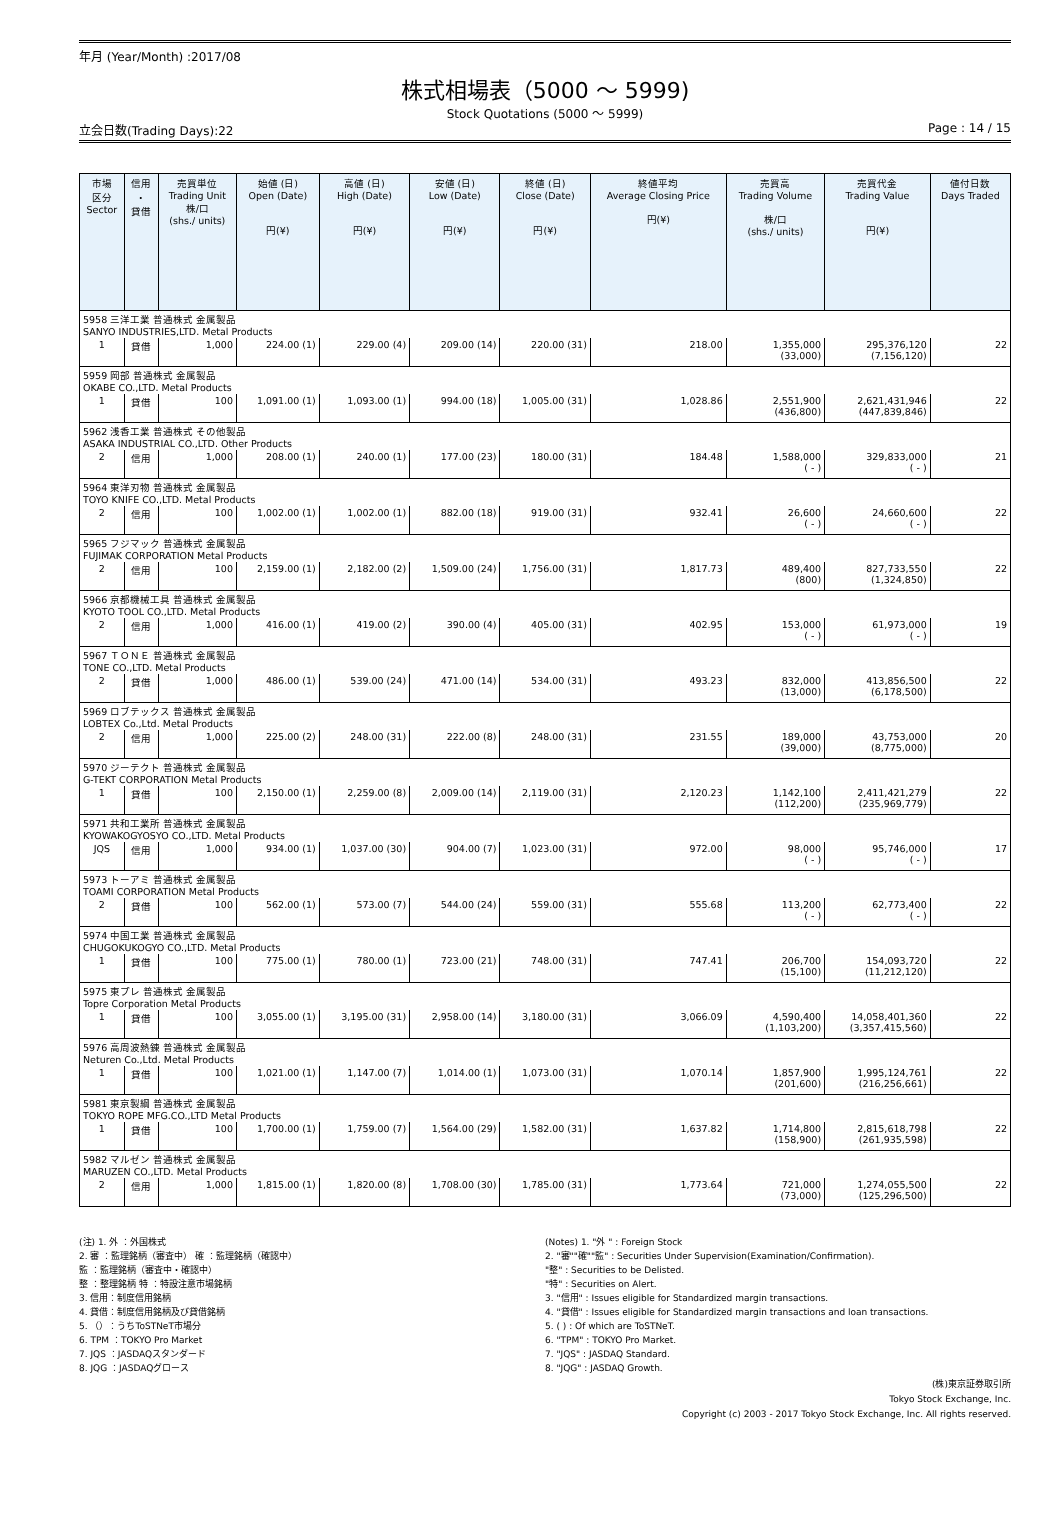年月 (Year/Month) :2017/08
株式相場表（5000 ～ 5999)
Stock Quotations (5000 ～ 5999)
立会日数(Trading Days):22 Page : 14 / 15
| 市場 区分 Sector | 信用 ・ 貸借 | 売買単位 Trading Unit 株/口 (shs./ units) | 始値 (日) Open (Date) 円(¥) | 高値 (日) High (Date) 円(¥) | 安値 (日) Low (Date) 円(¥) | 終値 (日) Close (Date) 円(¥) | 終値平均 Average Closing Price 円(¥) | 売買高 Trading Volume 株/口 (shs./ units) | 売買代金 Trading Value 円(¥) | 値付日数 Days Traded |
| --- | --- | --- | --- | --- | --- | --- | --- | --- | --- | --- |
| 5958 三洋工業 普通株式 金属製品 SANYO INDUSTRIES,LTD. Metal Products | | | | | | | | | | |
| 1 | 貸借 | 1,000 | 224.00 (1) | 229.00 (4) | 209.00 (14) | 220.00 (31) | 218.00 | 1,355,000 (33,000) | 295,376,120 (7,156,120) | 22 |
| 5959 岡部 普通株式 金属製品 OKABE CO.,LTD. Metal Products | | | | | | | | | | |
| 1 | 貸借 | 100 | 1,091.00 (1) | 1,093.00 (1) | 994.00 (18) | 1,005.00 (31) | 1,028.86 | 2,551,900 (436,800) | 2,621,431,946 (447,839,846) | 22 |
| 5962 浅香工業 普通株式 その他製品 ASAKA INDUSTRIAL CO.,LTD. Other Products | | | | | | | | | | |
| 2 | 信用 | 1,000 | 208.00 (1) | 240.00 (1) | 177.00 (23) | 180.00 (31) | 184.48 | 1,588,000 ( - ) | 329,833,000 ( - ) | 21 |
| 5964 東洋刃物 普通株式 金属製品 TOYO KNIFE CO.,LTD. Metal Products | | | | | | | | | | |
| 2 | 信用 | 100 | 1,002.00 (1) | 1,002.00 (1) | 882.00 (18) | 919.00 (31) | 932.41 | 26,600 ( - ) | 24,660,600 ( - ) | 22 |
| 5965 フジマック 普通株式 金属製品 FUJIMAK CORPORATION Metal Products | | | | | | | | | | |
| 2 | 信用 | 100 | 2,159.00 (1) | 2,182.00 (2) | 1,509.00 (24) | 1,756.00 (31) | 1,817.73 | 489,400 (800) | 827,733,550 (1,324,850) | 22 |
| 5966 京都機械工具 普通株式 金属製品 KYOTO TOOL CO.,LTD. Metal Products | | | | | | | | | | |
| 2 | 信用 | 1,000 | 416.00 (1) | 419.00 (2) | 390.00 (4) | 405.00 (31) | 402.95 | 153,000 ( - ) | 61,973,000 ( - ) | 19 |
| 5967 ＴＯＮＥ 普通株式 金属製品 TONE CO.,LTD. Metal Products | | | | | | | | | | |
| 2 | 貸借 | 1,000 | 486.00 (1) | 539.00 (24) | 471.00 (14) | 534.00 (31) | 493.23 | 832,000 (13,000) | 413,856,500 (6,178,500) | 22 |
| 5969 ロブテックス 普通株式 金属製品 LOBTEX Co.,Ltd. Metal Products | | | | | | | | | | |
| 2 | 信用 | 1,000 | 225.00 (2) | 248.00 (31) | 222.00 (8) | 248.00 (31) | 231.55 | 189,000 (39,000) | 43,753,000 (8,775,000) | 20 |
| 5970 ジーテクト 普通株式 金属製品 G-TEKT CORPORATION Metal Products | | | | | | | | | | |
| 1 | 貸借 | 100 | 2,150.00 (1) | 2,259.00 (8) | 2,009.00 (14) | 2,119.00 (31) | 2,120.23 | 1,142,100 (112,200) | 2,411,421,279 (235,969,779) | 22 |
| 5971 共和工業所 普通株式 金属製品 KYOWAKOGYOSYO CO.,LTD. Metal Products | | | | | | | | | | |
| JQS | 信用 | 1,000 | 934.00 (1) | 1,037.00 (30) | 904.00 (7) | 1,023.00 (31) | 972.00 | 98,000 ( - ) | 95,746,000 ( - ) | 17 |
| 5973 トーアミ 普通株式 金属製品 TOAMI CORPORATION Metal Products | | | | | | | | | | |
| 2 | 貸借 | 100 | 562.00 (1) | 573.00 (7) | 544.00 (24) | 559.00 (31) | 555.68 | 113,200 ( - ) | 62,773,400 ( - ) | 22 |
| 5974 中国工業 普通株式 金属製品 CHUGOKUKOGYO CO.,LTD. Metal Products | | | | | | | | | | |
| 1 | 貸借 | 100 | 775.00 (1) | 780.00 (1) | 723.00 (21) | 748.00 (31) | 747.41 | 206,700 (15,100) | 154,093,720 (11,212,120) | 22 |
| 5975 東プレ 普通株式 金属製品 Topre Corporation Metal Products | | | | | | | | | | |
| 1 | 貸借 | 100 | 3,055.00 (1) | 3,195.00 (31) | 2,958.00 (14) | 3,180.00 (31) | 3,066.09 | 4,590,400 (1,103,200) | 14,058,401,360 (3,357,415,560) | 22 |
| 5976 高周波熱錬 普通株式 金属製品 Neturen Co.,Ltd. Metal Products | | | | | | | | | | |
| 1 | 貸借 | 100 | 1,021.00 (1) | 1,147.00 (7) | 1,014.00 (1) | 1,073.00 (31) | 1,070.14 | 1,857,900 (201,600) | 1,995,124,761 (216,256,661) | 22 |
| 5981 東京製綱 普通株式 金属製品 TOKYO ROPE MFG.CO.,LTD Metal Products | | | | | | | | | | |
| 1 | 貸借 | 100 | 1,700.00 (1) | 1,759.00 (7) | 1,564.00 (29) | 1,582.00 (31) | 1,637.82 | 1,714,800 (158,900) | 2,815,618,798 (261,935,598) | 22 |
| 5982 マルゼン 普通株式 金属製品 MARUZEN CO.,LTD. Metal Products | | | | | | | | | | |
| 2 | 信用 | 1,000 | 1,815.00 (1) | 1,820.00 (8) | 1,708.00 (30) | 1,785.00 (31) | 1,773.64 | 721,000 (73,000) | 1,274,055,500 (125,296,500) | 22 |
(注) 1. 外 ：外国株式
2. 審 ：監理銘柄（審査中） 確 ：監理銘柄（確認中）
監 ：監理銘柄（審査中・確認中）
整 ：整理銘柄 特 ：特設注意市場銘柄
3. 信用：制度信用銘柄
4. 貸借：制度信用銘柄及び貸借銘柄
5. （）：うちToSTNeT市場分
6. TPM ：TOKYO Pro Market
7. JQS ：JASDAQスタンダード
8. JQG ：JASDAQグロース
(Notes) 1. "外 " : Foreign Stock
2. "審""確""監" : Securities Under Supervision(Examination/Confirmation).
"整" : Securities to be Delisted.
"特" : Securities on Alert.
3. "信用" : Issues eligible for Standardized margin transactions.
4. "貸借" : Issues eligible for Standardized margin transactions and loan transactions.
5. ( ) : Of which are ToSTNeT.
6. "TPM" : TOKYO Pro Market.
7. "JQS" : JASDAQ Standard.
8. "JQG" : JASDAQ Growth.
(株)東京証券取引所
Tokyo Stock Exchange, Inc.
Copyright (c) 2003 - 2017 Tokyo Stock Exchange, Inc. All rights reserved.